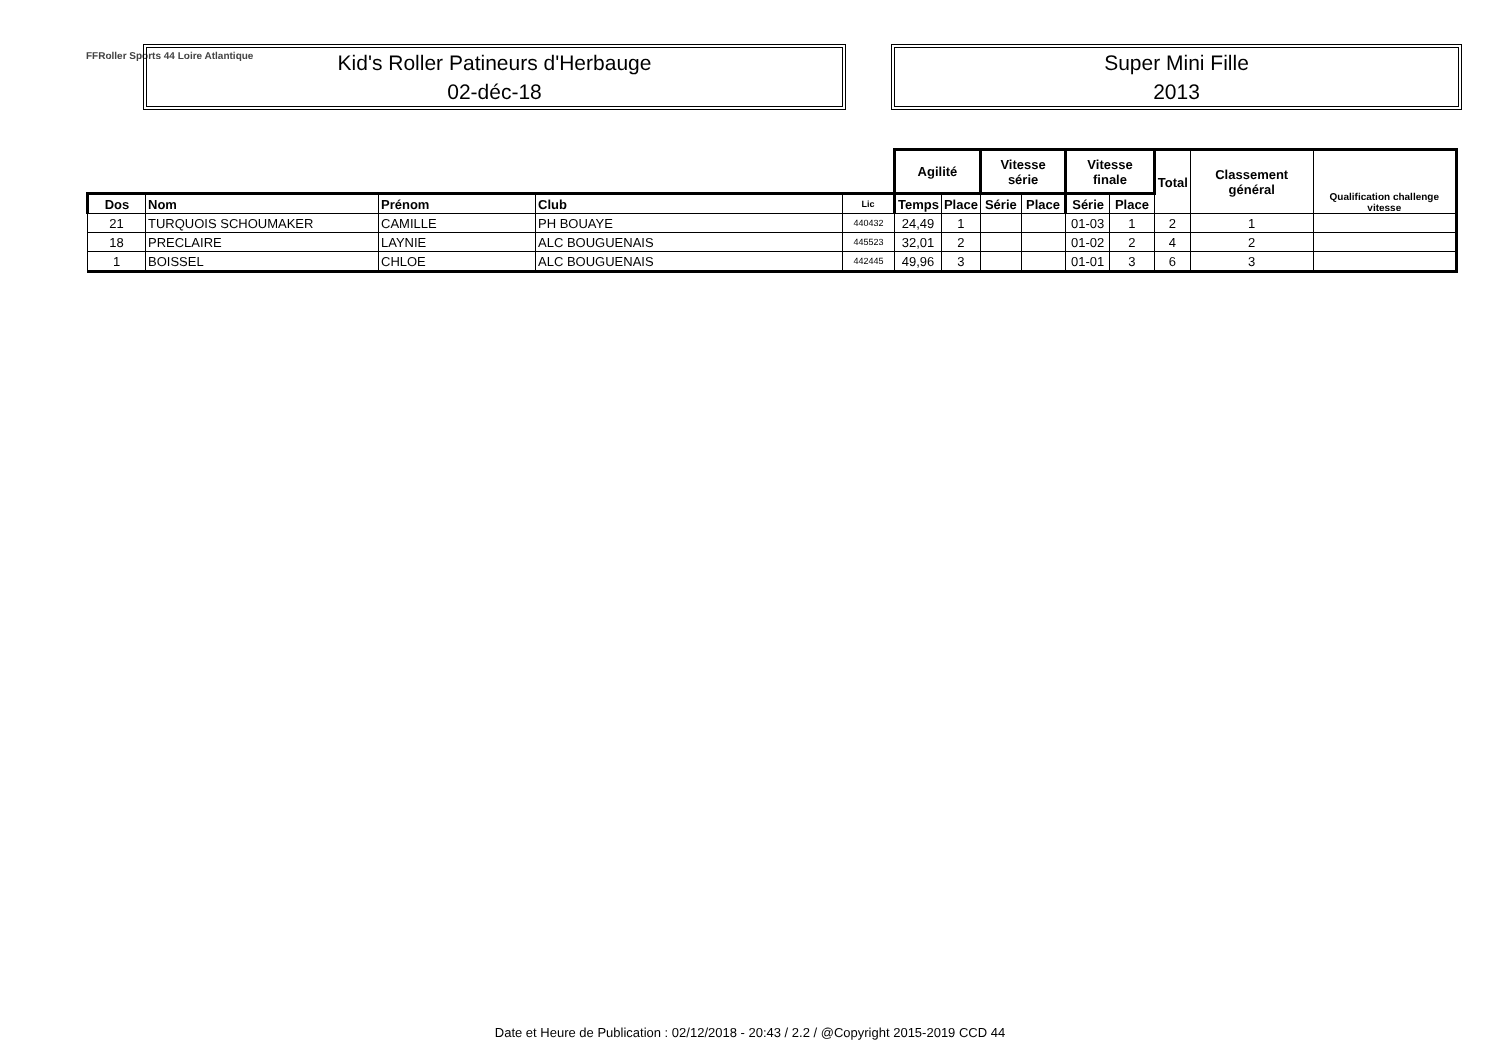FFRoller Sports 44 Loire Atlantique
Kid's Roller Patineurs d'Herbauge
02-déc-18
Super Mini Fille
2013
| | | | | | Agilité | | Vitesse série | | Vitesse finale | | Total | Classement général | Qualification challenge vitesse |
| Dos | Nom | Prénom | Club | Lic | Temps | Place | Série | Place | Série | Place | | | |
| 21 | TURQUOIS SCHOUMAKER | CAMILLE | PH BOUAYE | 440432 | 24,49 | 1 | | | 01-03 | 1 | 2 | 1 | |
| 18 | PRECLAIRE | LAYNIE | ALC BOUGUENAIS | 445523 | 32,01 | 2 | | | 01-02 | 2 | 4 | 2 | |
| 1 | BOISSEL | CHLOE | ALC BOUGUENAIS | 442445 | 49,96 | 3 | | | 01-01 | 3 | 6 | 3 | |
Date et Heure de Publication : 02/12/2018 - 20:43 / 2.2 / @Copyright 2015-2019 CCD 44